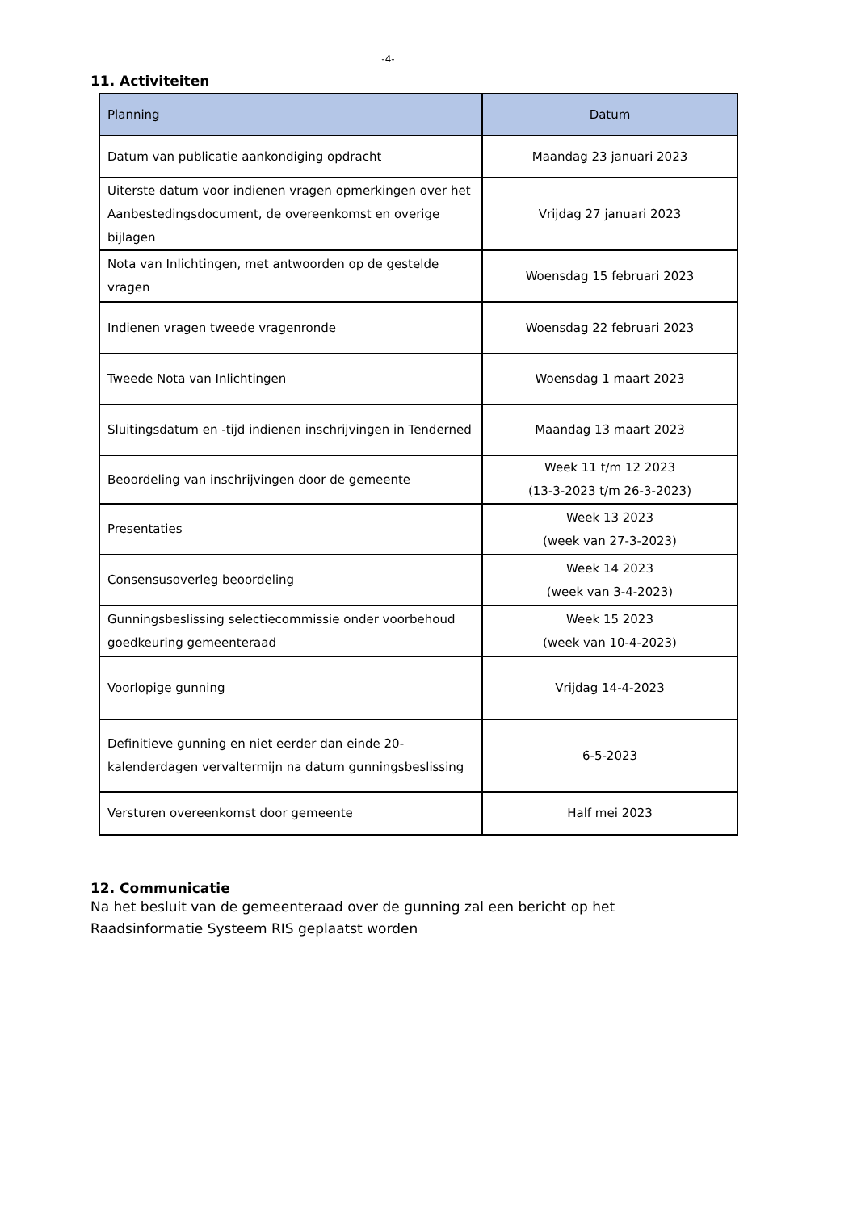-4-
11. Activiteiten
| Planning | Datum |
| --- | --- |
| Datum van publicatie aankondiging opdracht | Maandag 23 januari 2023 |
| Uiterste datum voor indienen vragen opmerkingen over het Aanbestedingsdocument, de overeenkomst en overige bijlagen | Vrijdag 27 januari 2023 |
| Nota van Inlichtingen, met antwoorden op de gestelde vragen | Woensdag 15 februari 2023 |
| Indienen vragen tweede vragenronde | Woensdag 22 februari 2023 |
| Tweede Nota van Inlichtingen | Woensdag 1 maart 2023 |
| Sluitingsdatum en -tijd indienen inschrijvingen in Tenderned | Maandag 13 maart 2023 |
| Beoordeling van inschrijvingen door de gemeente | Week 11 t/m 12 2023 (13-3-2023 t/m 26-3-2023) |
| Presentaties | Week 13 2023 (week van 27-3-2023) |
| Consensusoverleg beoordeling | Week 14 2023 (week van 3-4-2023) |
| Gunningsbeslissing selectiecommissie onder voorbehoud goedkeuring gemeenteraad | Week 15 2023 (week van 10-4-2023) |
| Voorlopige gunning | Vrijdag 14-4-2023 |
| Definitieve gunning en niet eerder dan einde 20-kalenderdagen vervaltermijn na datum gunningsbeslissing | 6-5-2023 |
| Versturen overeenkomst door gemeente | Half mei 2023 |
12. Communicatie
Na het besluit van de gemeenteraad over de gunning zal een bericht op het
Raadsinformatie Systeem RIS geplaatst worden